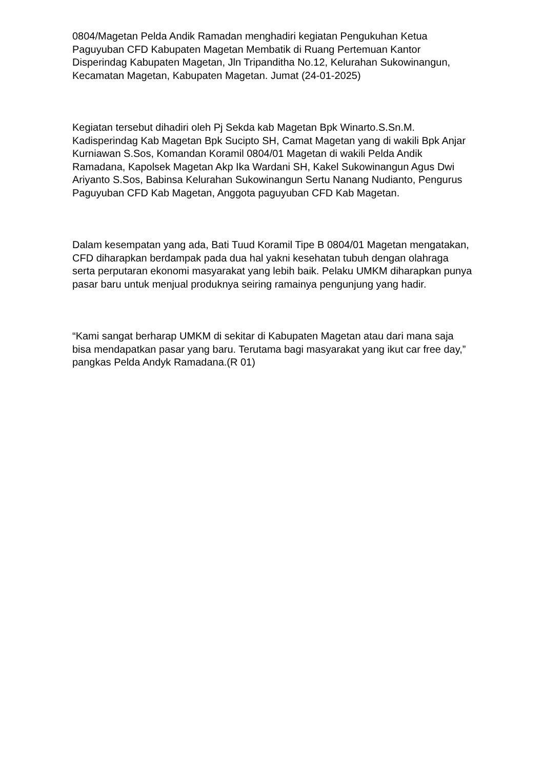0804/Magetan Pelda Andik Ramadan menghadiri kegiatan Pengukuhan Ketua Paguyuban CFD Kabupaten Magetan Membatik di Ruang Pertemuan Kantor Disperindag Kabupaten Magetan, Jln Tripanditha No.12, Kelurahan Sukowinangun, Kecamatan Magetan, Kabupaten Magetan. Jumat (24-01-2025)
Kegiatan tersebut dihadiri oleh Pj Sekda kab Magetan Bpk Winarto.S.Sn.M. Kadisperindag Kab Magetan Bpk Sucipto SH, Camat Magetan yang di wakili Bpk Anjar Kurniawan S.Sos, Komandan Koramil 0804/01 Magetan di wakili Pelda Andik Ramadana, Kapolsek Magetan Akp Ika Wardani SH, Kakel Sukowinangun Agus Dwi Ariyanto S.Sos, Babinsa Kelurahan Sukowinangun Sertu Nanang Nudianto, Pengurus Paguyuban CFD Kab Magetan, Anggota paguyuban CFD Kab Magetan.
Dalam kesempatan yang ada, Bati Tuud Koramil Tipe B 0804/01 Magetan mengatakan, CFD diharapkan berdampak pada dua hal yakni kesehatan tubuh dengan olahraga serta perputaran ekonomi masyarakat yang lebih baik. Pelaku UMKM diharapkan punya pasar baru untuk menjual produknya seiring ramainya pengunjung yang hadir.
“Kami sangat berharap UMKM di sekitar di Kabupaten Magetan atau dari mana saja bisa mendapatkan pasar yang baru. Terutama bagi masyarakat yang ikut car free day,” pangkas Pelda Andyk Ramadana.(R 01)